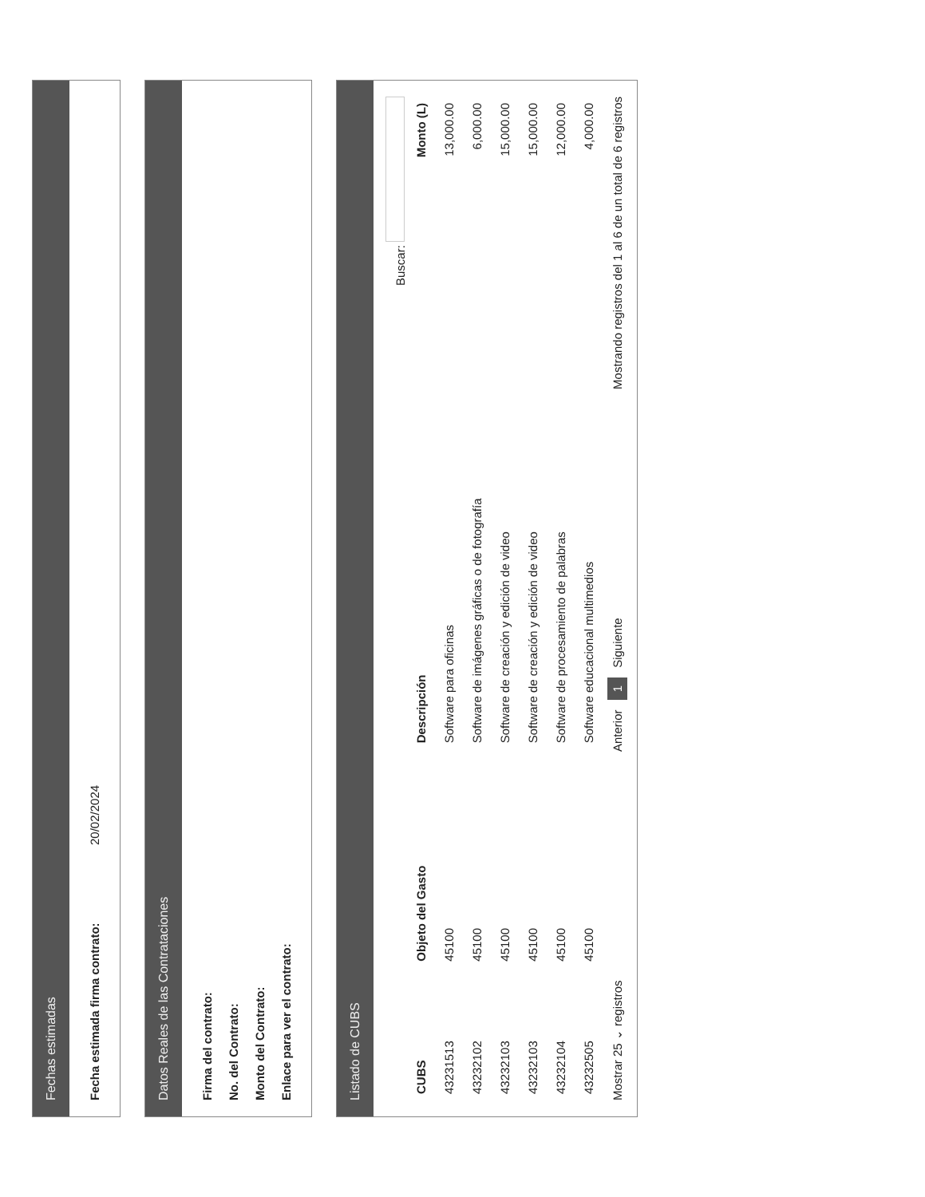Fechas estimadas
Fecha estimada firma contrato: 20/02/2024
Datos Reales de las Contrataciones
Firma del contrato:
No. del Contrato:
Monto del Contrato:
Enlace para ver el contrato:
Listado de CUBS
Buscar:
| CUBS | Objeto del Gasto | Descripción | Monto (L) |
| --- | --- | --- | --- |
| 43231513 | 45100 | Software para oficinas | 13,000.00 |
| 43232102 | 45100 | Software de imágenes gráficas o de fotografía | 6,000.00 |
| 43232103 | 45100 | Software de creación y edición de video | 15,000.00 |
| 43232103 | 45100 | Software de creación y edición de video | 15,000.00 |
| 43232104 | 45100 | Software de procesamiento de palabras | 12,000.00 |
| 43232505 | 45100 | Software educacional multimedios | 4,000.00 |
Mostrar 25 ⌄ registros Anterior 1 Siguiente Mostrando registros del 1 al 6 de un total de 6 registros